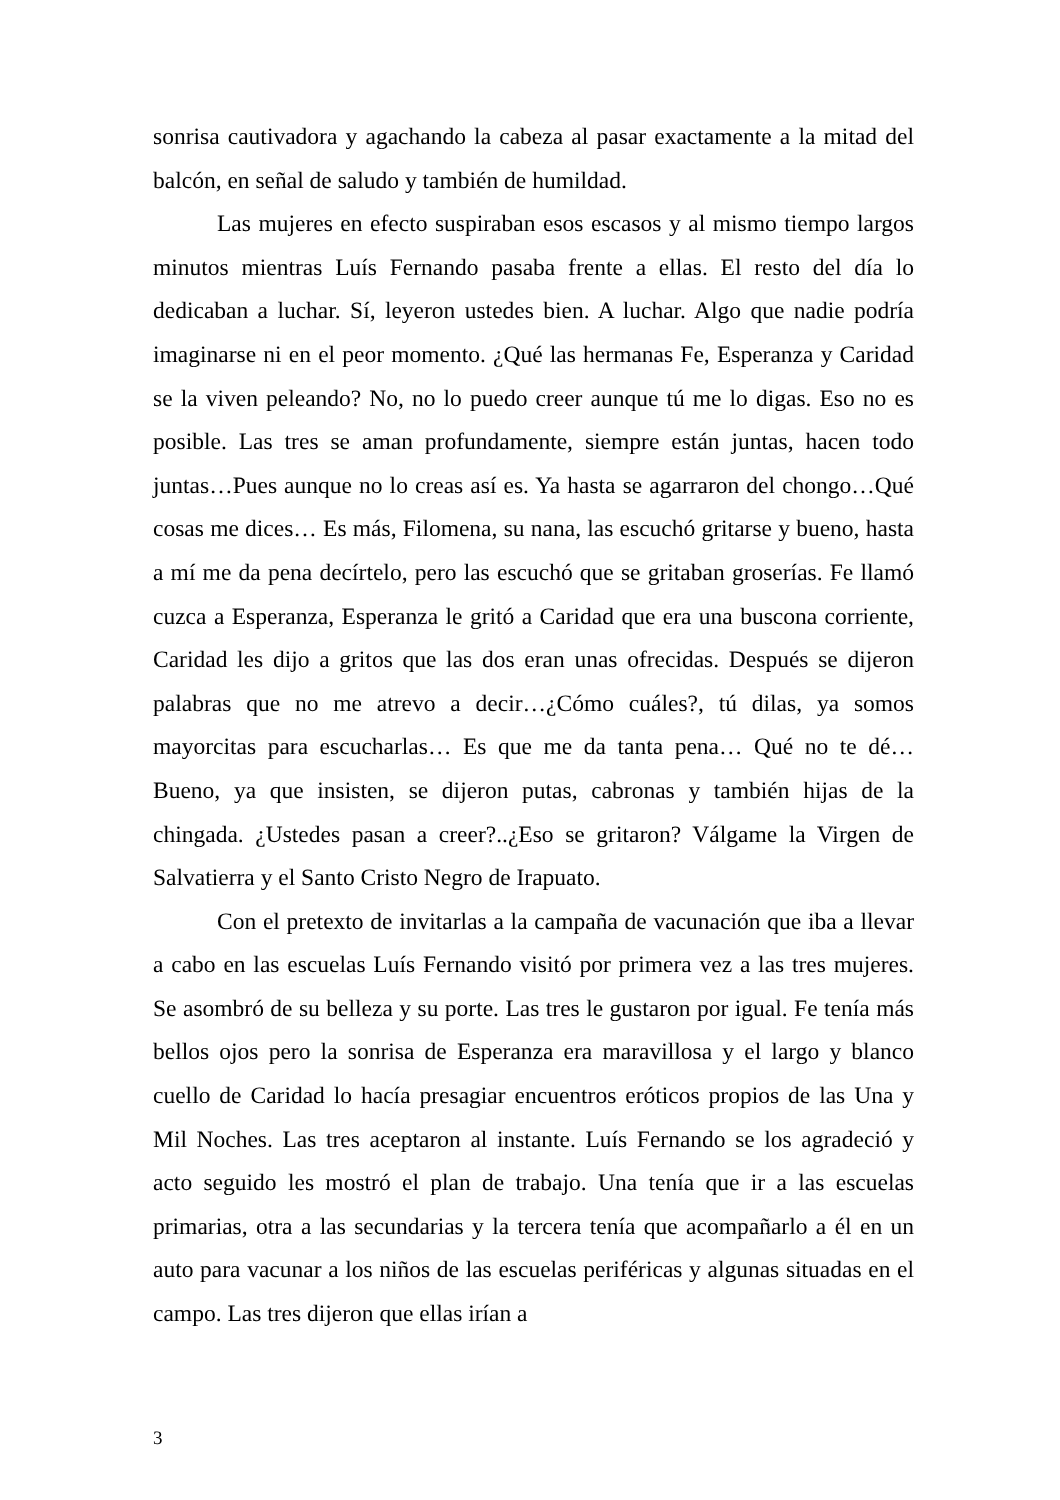sonrisa cautivadora y agachando la cabeza al pasar exactamente a la mitad del balcón, en señal de saludo y también de humildad.
Las mujeres en efecto suspiraban esos escasos y al mismo tiempo largos minutos mientras Luís Fernando pasaba frente a ellas. El resto del día lo dedicaban a luchar. Sí, leyeron ustedes bien. A luchar. Algo que nadie podría imaginarse ni en el peor momento. ¿Qué las hermanas Fe, Esperanza y Caridad se la viven peleando? No, no lo puedo creer aunque tú me lo digas. Eso no es posible. Las tres se aman profundamente, siempre están juntas, hacen todo juntas…Pues aunque no lo creas así es. Ya hasta se agarraron del chongo…Qué cosas me dices… Es más, Filomena, su nana, las escuchó gritarse y bueno, hasta a mí me da pena decírtelo, pero las escuchó que se gritaban groserías. Fe llamó cuzca a Esperanza, Esperanza le gritó a Caridad que era una buscona corriente, Caridad les dijo a gritos que las dos eran unas ofrecidas. Después se dijeron palabras que no me atrevo a decir…¿Cómo cuáles?, tú dilas, ya somos mayorcitas para escucharlas… Es que me da tanta pena… Qué no te dé… Bueno, ya que insisten, se dijeron putas, cabronas y también hijas de la chingada. ¿Ustedes pasan a creer?..¿Eso se gritaron? Válgame la Virgen de Salvatierra y el Santo Cristo Negro de Irapuato.
Con el pretexto de invitarlas a la campaña de vacunación que iba a llevar a cabo en las escuelas Luís Fernando visitó por primera vez a las tres mujeres. Se asombró de su belleza y su porte. Las tres le gustaron por igual. Fe tenía más bellos ojos pero la sonrisa de Esperanza era maravillosa y el largo y blanco cuello de Caridad lo hacía presagiar encuentros eróticos propios de las Una y Mil Noches. Las tres aceptaron al instante. Luís Fernando se los agradeció y acto seguido les mostró el plan de trabajo. Una tenía que ir a las escuelas primarias, otra a las secundarias y la tercera tenía que acompañarlo a él en un auto para vacunar a los niños de las escuelas periféricas y algunas situadas en el campo. Las tres dijeron que ellas irían a
3